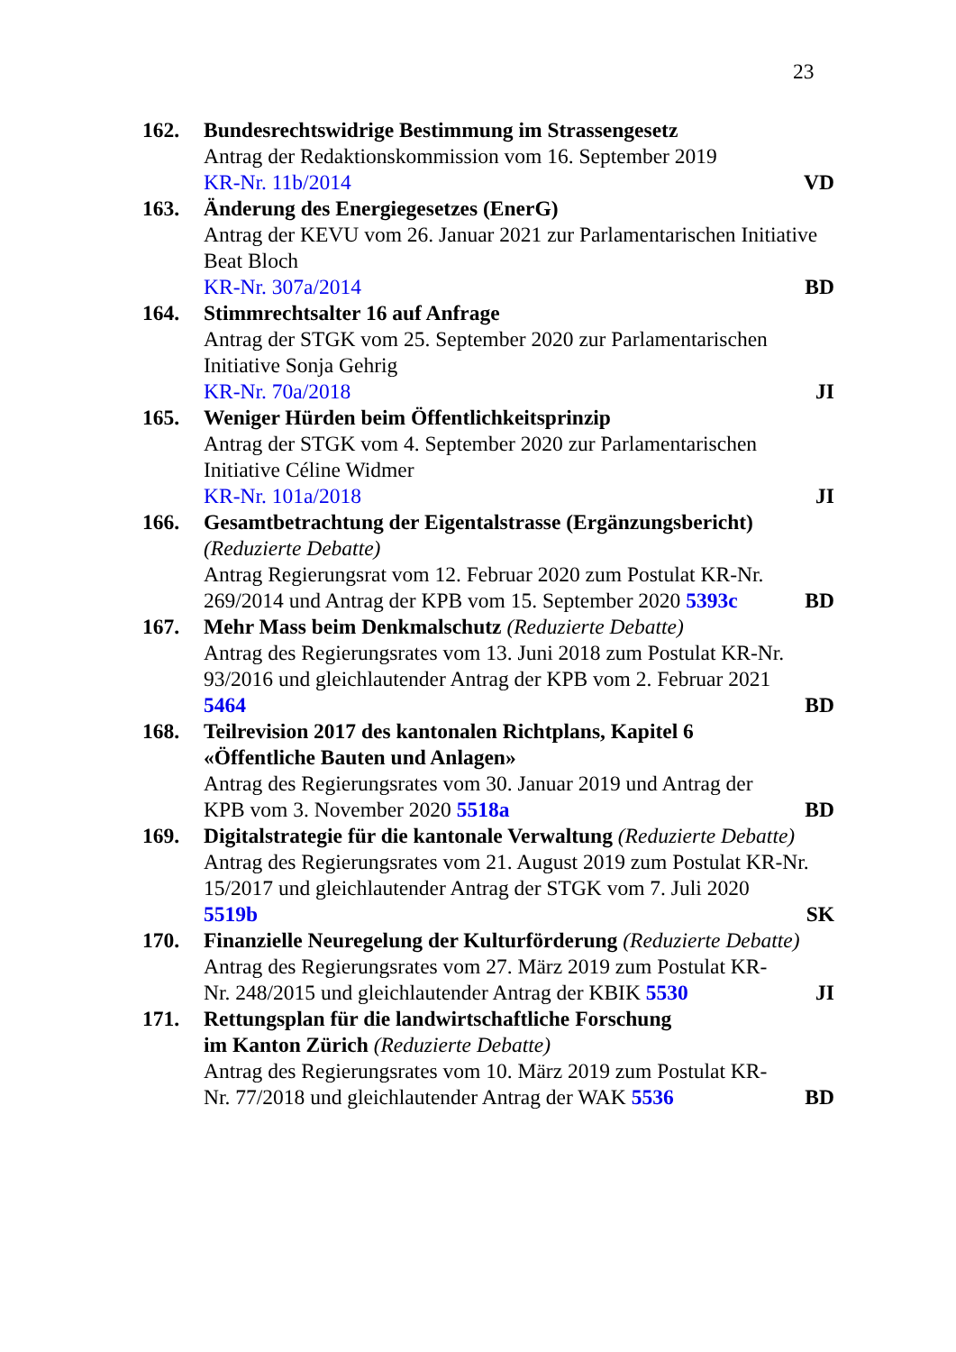23
162. Bundesrechtswidrige Bestimmung im Strassengesetz
Antrag der Redaktionskommission vom 16. September 2019
KR-Nr. 11b/2014 VD
163. Änderung des Energiegesetzes (EnerG)
Antrag der KEVU vom 26. Januar 2021 zur Parlamentarischen Initiative Beat Bloch
KR-Nr. 307a/2014 BD
164. Stimmrechtsalter 16 auf Anfrage
Antrag der STGK vom 25. September 2020 zur Parlamentarischen Initiative Sonja Gehrig
KR-Nr. 70a/2018 JI
165. Weniger Hürden beim Öffentlichkeitsprinzip
Antrag der STGK vom 4. September 2020 zur Parlamentarischen Initiative Céline Widmer
KR-Nr. 101a/2018 JI
166. Gesamtbetrachtung der Eigentalstrasse (Ergänzungsbericht)
(Reduzierte Debatte)
Antrag Regierungsrat vom 12. Februar 2020 zum Postulat KR-Nr.
269/2014 und Antrag der KPB vom 15. September 2020 5393c BD
167. Mehr Mass beim Denkmalschutz (Reduzierte Debatte)
Antrag des Regierungsrates vom 13. Juni 2018 zum Postulat KR-Nr. 93/2016 und gleichlautender Antrag der KPB vom 2. Februar 2021
5464 BD
168. Teilrevision 2017 des kantonalen Richtplans, Kapitel 6
«Öffentliche Bauten und Anlagen»
Antrag des Regierungsrates vom 30. Januar 2019 und Antrag der
KPB vom 3. November 2020 5518a BD
169. Digitalstrategie für die kantonale Verwaltung (Reduzierte Debatte)
Antrag des Regierungsrates vom 21. August 2019 zum Postulat KR-Nr. 15/2017 und gleichlautender Antrag der STGK vom 7. Juli 2020
5519b SK
170. Finanzielle Neuregelung der Kulturförderung (Reduzierte Debatte)
Antrag des Regierungsrates vom 27. März 2019 zum Postulat KR-
Nr. 248/2015 und gleichlautender Antrag der KBIK 5530 JI
171. Rettungsplan für die landwirtschaftliche Forschung
im Kanton Zürich (Reduzierte Debatte)
Antrag des Regierungsrates vom 10. März 2019 zum Postulat KR-
Nr. 77/2018 und gleichlautender Antrag der WAK 5536 BD